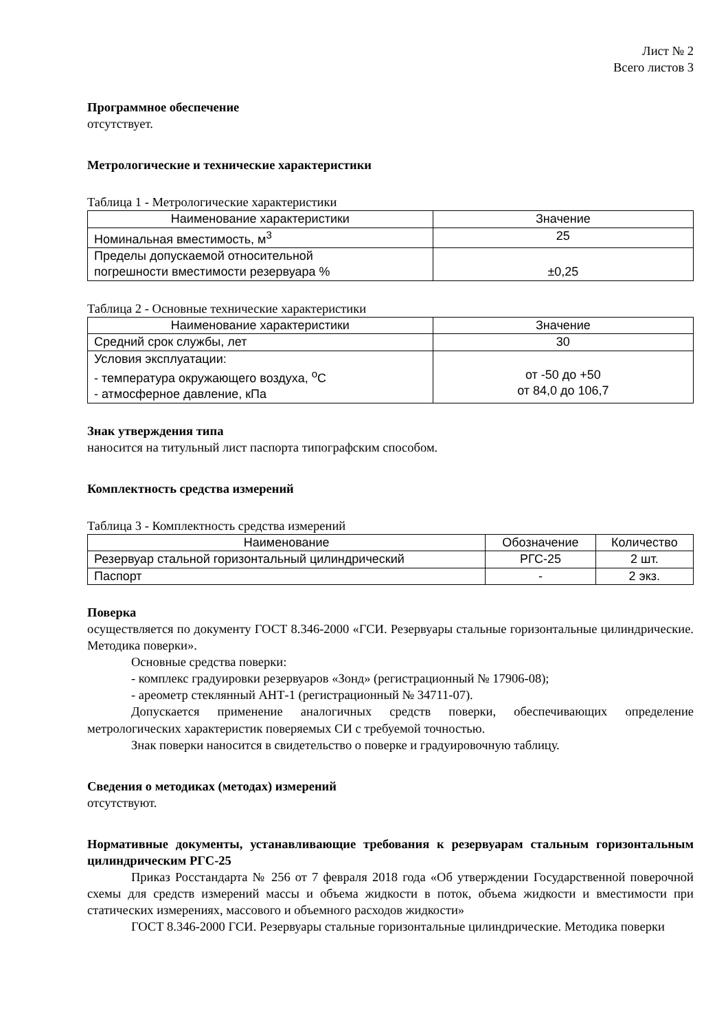Лист № 2
Всего листов 3
Программное обеспечение
отсутствует.
Метрологические и технические характеристики
Таблица 1 - Метрологические характеристики
| Наименование характеристики | Значение |
| --- | --- |
| Номинальная вместимость, м<sup>3</sup> | 25 |
| Пределы допускаемой относительной погрешности вместимости резервуара % | ±0,25 |
Таблица 2 - Основные технические характеристики
| Наименование характеристики | Значение |
| --- | --- |
| Средний срок службы, лет | 30 |
| Условия эксплуатации: - температура окружающего воздуха, <sup>о</sup>С - атмосферное давление, кПа | от -50 до +50 от 84,0 до 106,7 |
Знак утверждения типа
наносится на титульный лист паспорта типографским способом.
Комплектность средства измерений
Таблица 3 - Комплектность средства измерений
| Наименование | Обозначение | Количество |
| --- | --- | --- |
| Резервуар стальной горизонтальный цилиндрический | РГС-25 | 2 шт. |
| Паспорт | - | 2 экз. |
Поверка
осуществляется по документу ГОСТ 8.346-2000 «ГСИ. Резервуары стальные горизонтальные цилиндрические. Методика поверки».
Основные средства поверки:
- комплекс градуировки резервуаров «Зонд» (регистрационный № 17906-08);
- ареометр стеклянный АНТ-1 (регистрационный № 34711-07).
Допускается применение аналогичных средств поверки, обеспечивающих определение метрологических характеристик поверяемых СИ с требуемой точностью.
Знак поверки наносится в свидетельство о поверке и градуировочную таблицу.
Сведения о методиках (методах) измерений
отсутствуют.
Нормативные документы, устанавливающие требования к резервуарам стальным горизонтальным цилиндрическим РГС-25
Приказ Росстандарта № 256 от 7 февраля 2018 года «Об утверждении Государственной поверочной схемы для средств измерений массы и объема жидкости в поток, объема жидкости и вместимости при статических измерениях, массового и объемного расходов жидкости»
ГОСТ 8.346-2000 ГСИ. Резервуары стальные горизонтальные цилиндрические. Методика поверки